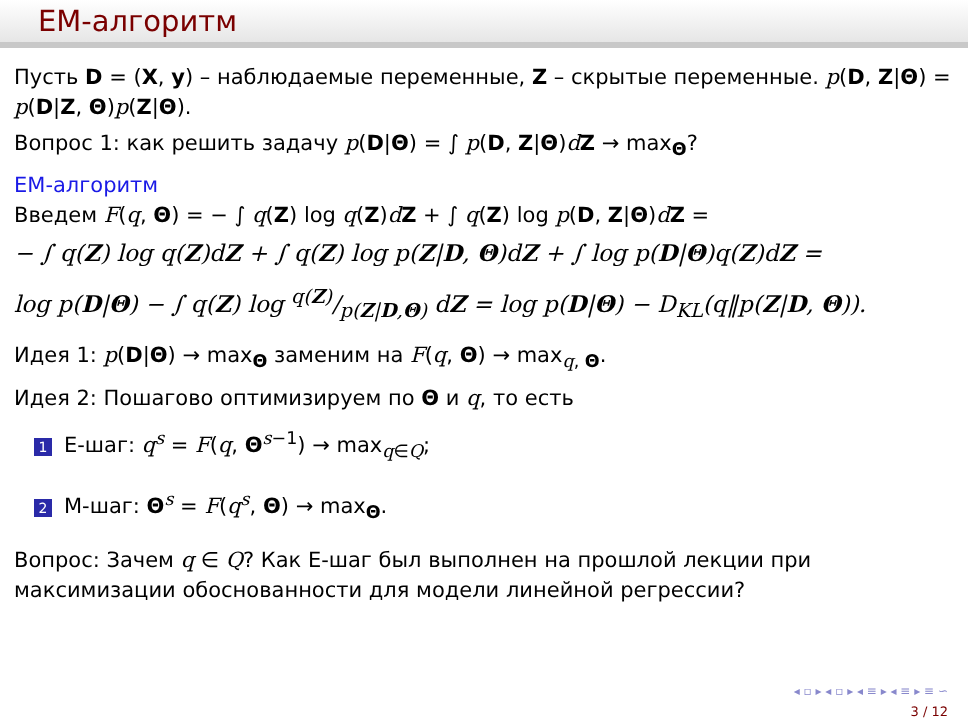EM-алгоритм
Пусть D = (X, y) – наблюдаемые переменные, Z – скрытые переменные. p(D, Z|Θ) = p(D|Z, Θ)p(Z|Θ).
Вопрос 1: как решить задачу p(D|Θ) = ∫ p(D, Z|Θ)dZ → max<sub>Θ</sub>?
EM-алгоритм
Введем F(q, Θ) = − ∫ q(Z) log q(Z)dZ + ∫ q(Z) log p(D, Z|Θ)dZ =
− ∫ q(Z) log q(Z)dZ + ∫ q(Z) log p(Z|D, Θ)dZ + ∫ log p(D|Θ)q(Z)dZ =
log p(D|Θ) − ∫ q(Z) log q(Z)/p(Z|D,Θ) dZ = log p(D|Θ) − D<sub>KL</sub>(q‖p(Z|D, Θ)).
Идея 1: p(D|Θ) → max<sub>Θ</sub> заменим на F(q, Θ) → max<sub>q, Θ</sub>.
Идея 2: Пошагово оптимизируем по Θ и q, то есть
1 E-шаг: q<sup>s</sup> = F(q, Θ<sup>s−1</sup>) → max<sub>q∈Q</sub>;
2 M-шаг: Θ<sup>s</sup> = F(q<sup>s</sup>, Θ) → max<sub>Θ</sub>.
Вопрос: Зачем q ∈ Q? Как E-шаг был выполнен на прошлой лекции при максимизации обоснованности для модели линейной регрессии?
◂ ▫ ▸ ◂ ▫ ▸ ◂ ≡ ▸ ◂ ≡ ▸ ≡ ∽
3 / 12